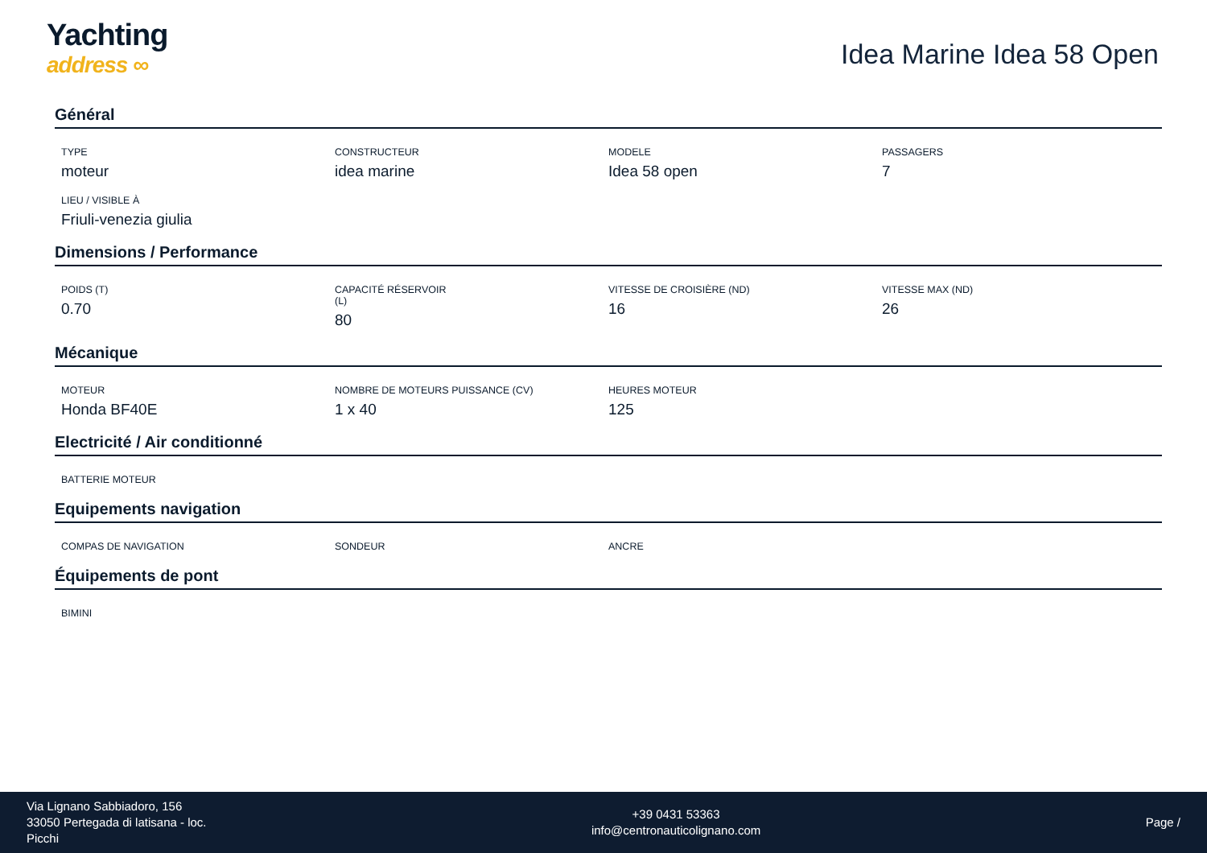Yachting
address ∞
Idea Marine Idea 58 Open
Général
TYPE
moteur
CONSTRUCTEUR
idea marine
MODELE
Idea 58 open
PASSAGERS
7
LIEU / VISIBLE À
Friuli-venezia giulia
Dimensions / Performance
POIDS (T)
0.70
CAPACITÉ RÉSERVOIR
(L)
80
VITESSE DE CROISIÈRE (ND)
16
VITESSE MAX (ND)
26
Mécanique
MOTEUR
Honda BF40E
NOMBRE DE MOTEURS PUISSANCE (CV)
1 x 40
HEURES MOTEUR
125
Electricité / Air conditionné
BATTERIE MOTEUR
Equipements navigation
COMPAS DE NAVIGATION
SONDEUR
ANCRE
Équipements de pont
BIMINI
Via Lignano Sabbiadoro, 156
33050 Pertegada di latisana - loc.
Picchi
+39 0431 53363
info@centronauticolignano.com
Page /